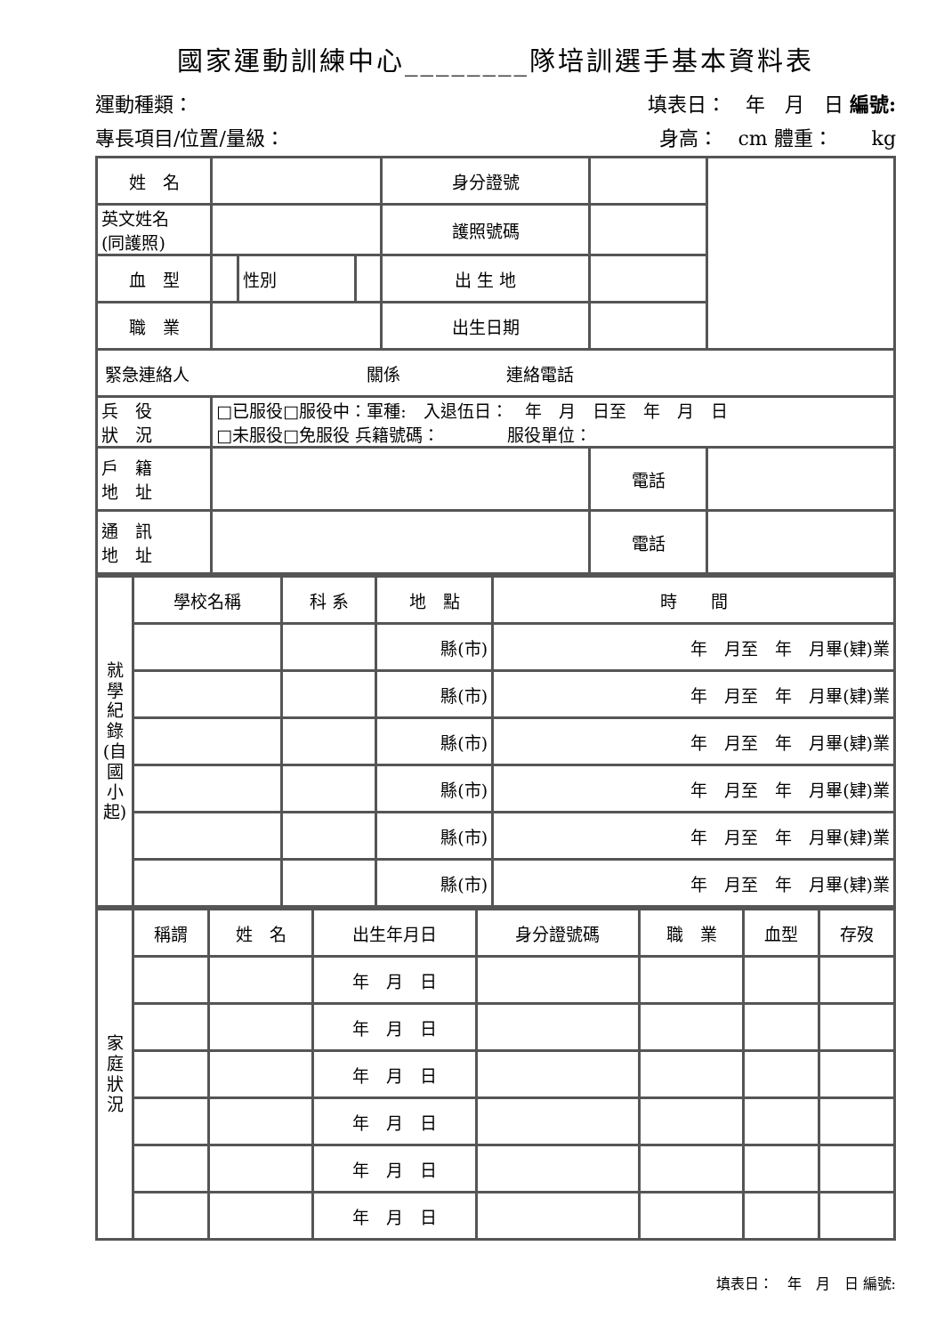國家運動訓練中心________隊培訓選手基本資料表
運動種類： 填表日：　年　月　日 編號:
專長項目/位置/量級： 身高：　cm 體重：　　kg
| 姓 名 | | | | 身分證號 | | | |
| 英文姓名 (同護照) | | | | 護照號碼 | | | |
| 血 型 | | 性別 | | 出 生 地 | | | |
| 職 業 | | | | 出生日期 | | | |
| / 緊急連絡人 / / 關係 / / 連絡電話 / / | | | | | | | |
| 兵 役 狀 況 | □已服役□服役中：軍種: 入退伍日： 年 月 日至 年 月 日 □未服役□免服役 兵籍號碼： 服役單位： | | | | | | |
| 戶 籍 地 址 | | | | | 電話 | | |
| 通 訊 地 址 | | | | | 電話 | | |
| 就學紀錄(自國小起) | 學校名稱 | 科 系 | 地 點 | 時 間 |
| | | | 縣(市) | 年 月至 年 月畢(肄)業 |
| | | | 縣(市) | 年 月至 年 月畢(肄)業 |
| | | | 縣(市) | 年 月至 年 月畢(肄)業 |
| | | | 縣(市) | 年 月至 年 月畢(肄)業 |
| | | | 縣(市) | 年 月至 年 月畢(肄)業 |
| | | | 縣(市) | 年 月至 年 月畢(肄)業 |
| 家庭狀況 | 稱謂 | 姓 名 | 出生年月日 | 身分證號碼 | 職 業 | 血型 | 存歿 |
| | | | 年 月 日 | | | | |
| | | | 年 月 日 | | | | |
| | | | 年 月 日 | | | | |
| | | | 年 月 日 | | | | |
| | | | 年 月 日 | | | | |
| | | | 年 月 日 | | | | |
填表日：　年　月　日 編號: